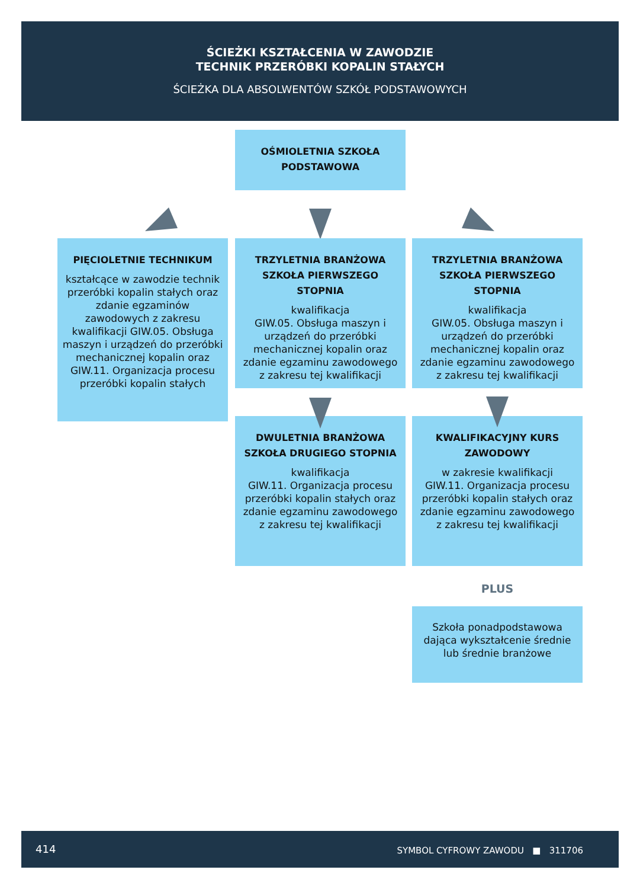ŚCIEŻKI KSZTAŁCENIA W ZAWODZIE
TECHNIK PRZERÓBKI KOPALIN STAŁYCH
ŚCIEŻKA DLA ABSOLWENTÓW SZKÓŁ PODSTAWOWYCH
OŚMIOLETNIA SZKOŁA PODSTAWOWA
PIĘCIOLETNIE TECHNIKUM
kształcące w zawodzie technik przeróbki kopalin stałych oraz zdanie egzaminów zawodowych z zakresu kwalifikacji GIW.05. Obsługa maszyn i urządzeń do przeróbki mechanicznej kopalin oraz GIW.11. Organizacja procesu przeróbki kopalin stałych
TRZYLETNIA BRANŻOWA SZKOŁA PIERWSZEGO STOPNIA
kwalifikacja
GIW.05. Obsługa maszyn i urządzeń do przeróbki mechanicznej kopalin oraz zdanie egzaminu zawodowego z zakresu tej kwalifikacji
TRZYLETNIA BRANŻOWA SZKOŁA PIERWSZEGO STOPNIA
kwalifikacja
GIW.05. Obsługa maszyn i urządzeń do przeróbki mechanicznej kopalin oraz zdanie egzaminu zawodowego z zakresu tej kwalifikacji
DWULETNIA BRANŻOWA SZKOŁA DRUGIEGO STOPNIA
kwalifikacja
GIW.11. Organizacja procesu przeróbki kopalin stałych oraz zdanie egzaminu zawodowego z zakresu tej kwalifikacji
KWALIFIKACYJNY KURS ZAWODOWY
w zakresie kwalifikacji
GIW.11. Organizacja procesu przeróbki kopalin stałych oraz zdanie egzaminu zawodowego z zakresu tej kwalifikacji
PLUS
Szkoła ponadpodstawowa dająca wykształcenie średnie lub średnie branżowe
414 SYMBOL CYFROWY ZAWODU ■ 311706